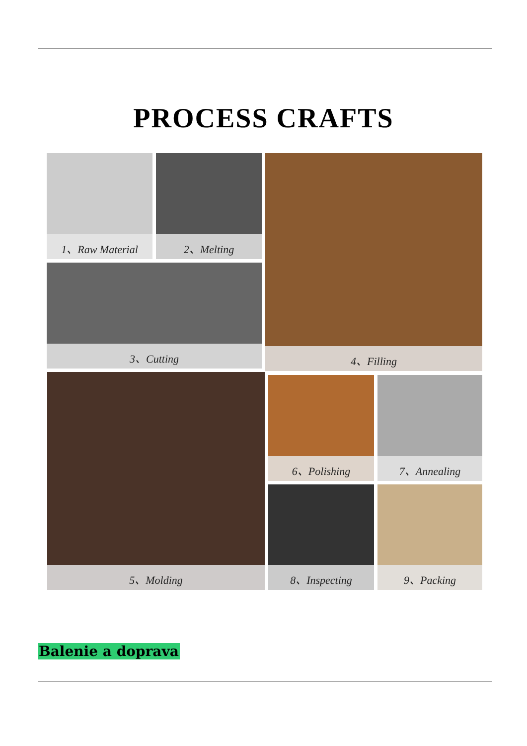PROCESS CRAFTS
1、Raw Material 2、Melting
3、Cutting
4、Filling
5、Molding 6、Polishing 7、Annealing
8、Inspecting 9、Packing
Balenie a doprava